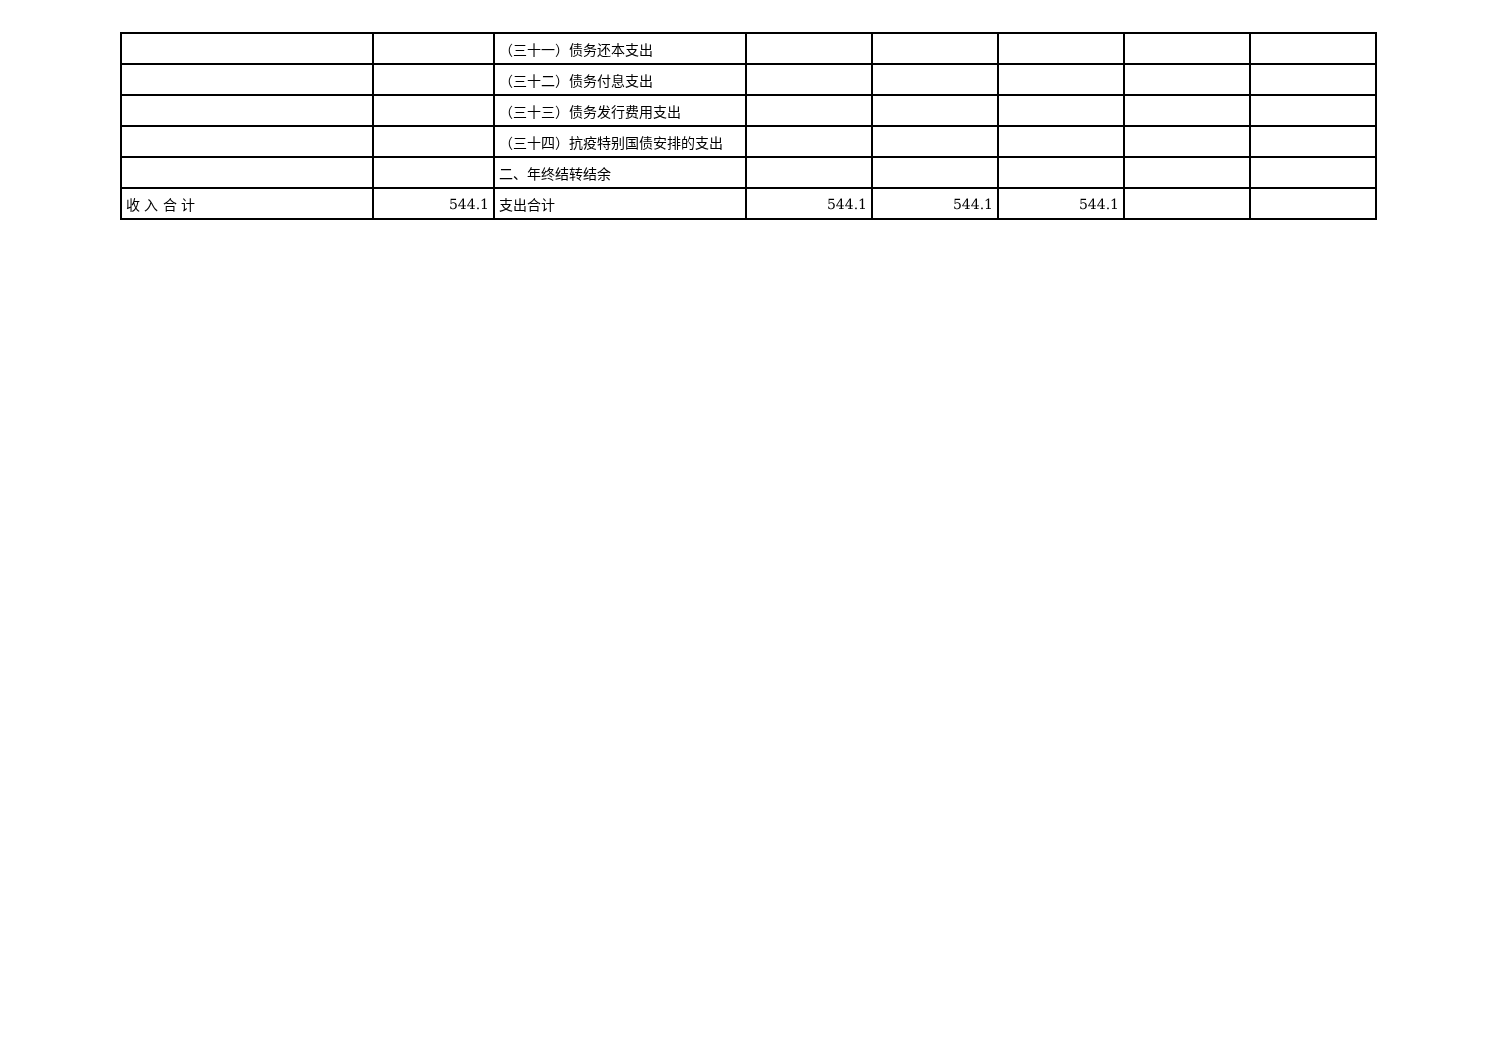| | | （三十一）债务还本支出 | | | | | |
| | | （三十二）债务付息支出 | | | | | |
| | | （三十三）债务发行费用支出 | | | | | |
| | | （三十四）抗疫特别国债安排的支出 | | | | | |
| | | 二、年终结转结余 | | | | | |
| 收 入 合 计 | 544.1 | 支出合计 | 544.1 | 544.1 | 544.1 | | |